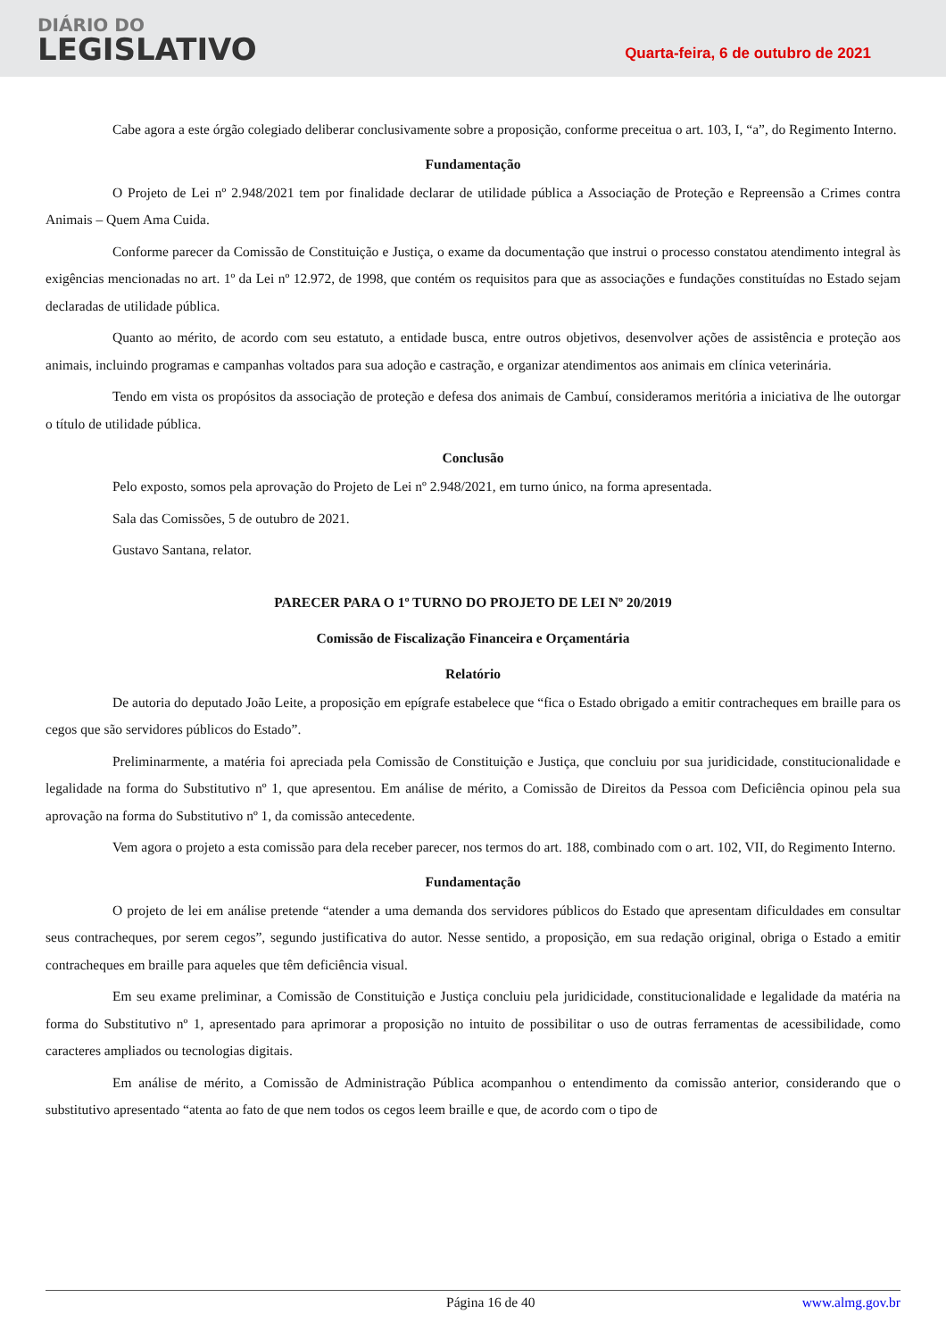DIÁRIO DO
LEGISLATIVO
Quarta-feira, 6 de outubro de 2021
Cabe agora a este órgão colegiado deliberar conclusivamente sobre a proposição, conforme preceitua o art. 103, I, “a”, do Regimento Interno.
Fundamentação
O Projeto de Lei nº 2.948/2021 tem por finalidade declarar de utilidade pública a Associação de Proteção e Repreensão a Crimes contra Animais – Quem Ama Cuida.
Conforme parecer da Comissão de Constituição e Justiça, o exame da documentação que instrui o processo constatou atendimento integral às exigências mencionadas no art. 1º da Lei nº 12.972, de 1998, que contém os requisitos para que as associações e fundações constituídas no Estado sejam declaradas de utilidade pública.
Quanto ao mérito, de acordo com seu estatuto, a entidade busca, entre outros objetivos, desenvolver ações de assistência e proteção aos animais, incluindo programas e campanhas voltados para sua adoção e castração, e organizar atendimentos aos animais em clínica veterinária.
Tendo em vista os propósitos da associação de proteção e defesa dos animais de Cambuí, consideramos meritória a iniciativa de lhe outorgar o título de utilidade pública.
Conclusão
Pelo exposto, somos pela aprovação do Projeto de Lei nº 2.948/2021, em turno único, na forma apresentada.
Sala das Comissões, 5 de outubro de 2021.
Gustavo Santana, relator.
PARECER PARA O 1º TURNO DO PROJETO DE LEI Nº 20/2019
Comissão de Fiscalização Financeira e Orçamentária
Relatório
De autoria do deputado João Leite, a proposição em epígrafe estabelece que “fica o Estado obrigado a emitir contracheques em braille para os cegos que são servidores públicos do Estado”.
Preliminarmente, a matéria foi apreciada pela Comissão de Constituição e Justiça, que concluiu por sua juridicidade, constitucionalidade e legalidade na forma do Substitutivo nº 1, que apresentou. Em análise de mérito, a Comissão de Direitos da Pessoa com Deficiência opinou pela sua aprovação na forma do Substitutivo nº 1, da comissão antecedente.
Vem agora o projeto a esta comissão para dela receber parecer, nos termos do art. 188, combinado com o art. 102, VII, do Regimento Interno.
Fundamentação
O projeto de lei em análise pretende “atender a uma demanda dos servidores públicos do Estado que apresentam dificuldades em consultar seus contracheques, por serem cegos”, segundo justificativa do autor. Nesse sentido, a proposição, em sua redação original, obriga o Estado a emitir contracheques em braille para aqueles que têm deficiência visual.
Em seu exame preliminar, a Comissão de Constituição e Justiça concluiu pela juridicidade, constitucionalidade e legalidade da matéria na forma do Substitutivo nº 1, apresentado para aprimorar a proposição no intuito de possibilitar o uso de outras ferramentas de acessibilidade, como caracteres ampliados ou tecnologias digitais.
Em análise de mérito, a Comissão de Administração Pública acompanhou o entendimento da comissão anterior, considerando que o substitutivo apresentado “atenta ao fato de que nem todos os cegos leem braille e que, de acordo com o tipo de
Página 16 de 40 www.almg.gov.br